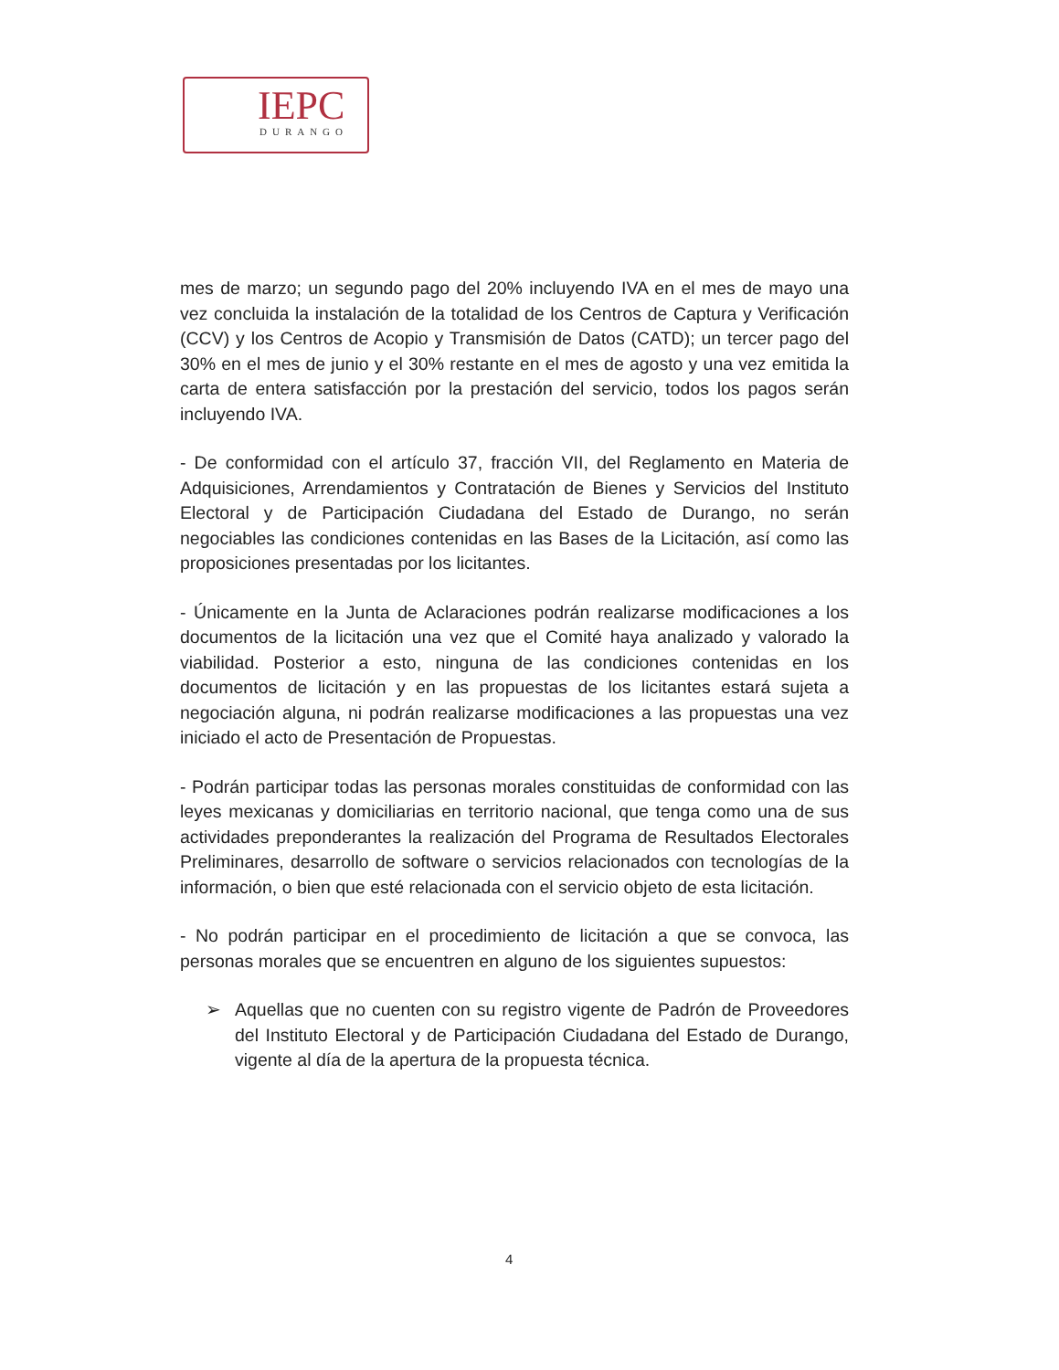IEPC
DURANGO
mes de marzo; un segundo pago del 20% incluyendo IVA en el mes de mayo una vez concluida la instalación de la totalidad de los Centros de Captura y Verificación (CCV) y los Centros de Acopio y Transmisión de Datos (CATD); un tercer pago del 30% en el mes de junio y el 30% restante en el mes de agosto y una vez emitida la carta de entera satisfacción por la prestación del servicio, todos los pagos serán incluyendo IVA.
- De conformidad con el artículo 37, fracción VII, del Reglamento en Materia de Adquisiciones, Arrendamientos y Contratación de Bienes y Servicios del Instituto Electoral y de Participación Ciudadana del Estado de Durango, no serán negociables las condiciones contenidas en las Bases de la Licitación, así como las proposiciones presentadas por los licitantes.
- Únicamente en la Junta de Aclaraciones podrán realizarse modificaciones a los documentos de la licitación una vez que el Comité haya analizado y valorado la viabilidad. Posterior a esto, ninguna de las condiciones contenidas en los documentos de licitación y en las propuestas de los licitantes estará sujeta a negociación alguna, ni podrán realizarse modificaciones a las propuestas una vez iniciado el acto de Presentación de Propuestas.
- Podrán participar todas las personas morales constituidas de conformidad con las leyes mexicanas y domiciliarias en territorio nacional, que tenga como una de sus actividades preponderantes la realización del Programa de Resultados Electorales Preliminares, desarrollo de software o servicios relacionados con tecnologías de la información, o bien que esté relacionada con el servicio objeto de esta licitación.
- No podrán participar en el procedimiento de licitación a que se convoca, las personas morales que se encuentren en alguno de los siguientes supuestos:
➢ Aquellas que no cuenten con su registro vigente de Padrón de Proveedores del Instituto Electoral y de Participación Ciudadana del Estado de Durango, vigente al día de la apertura de la propuesta técnica.
4